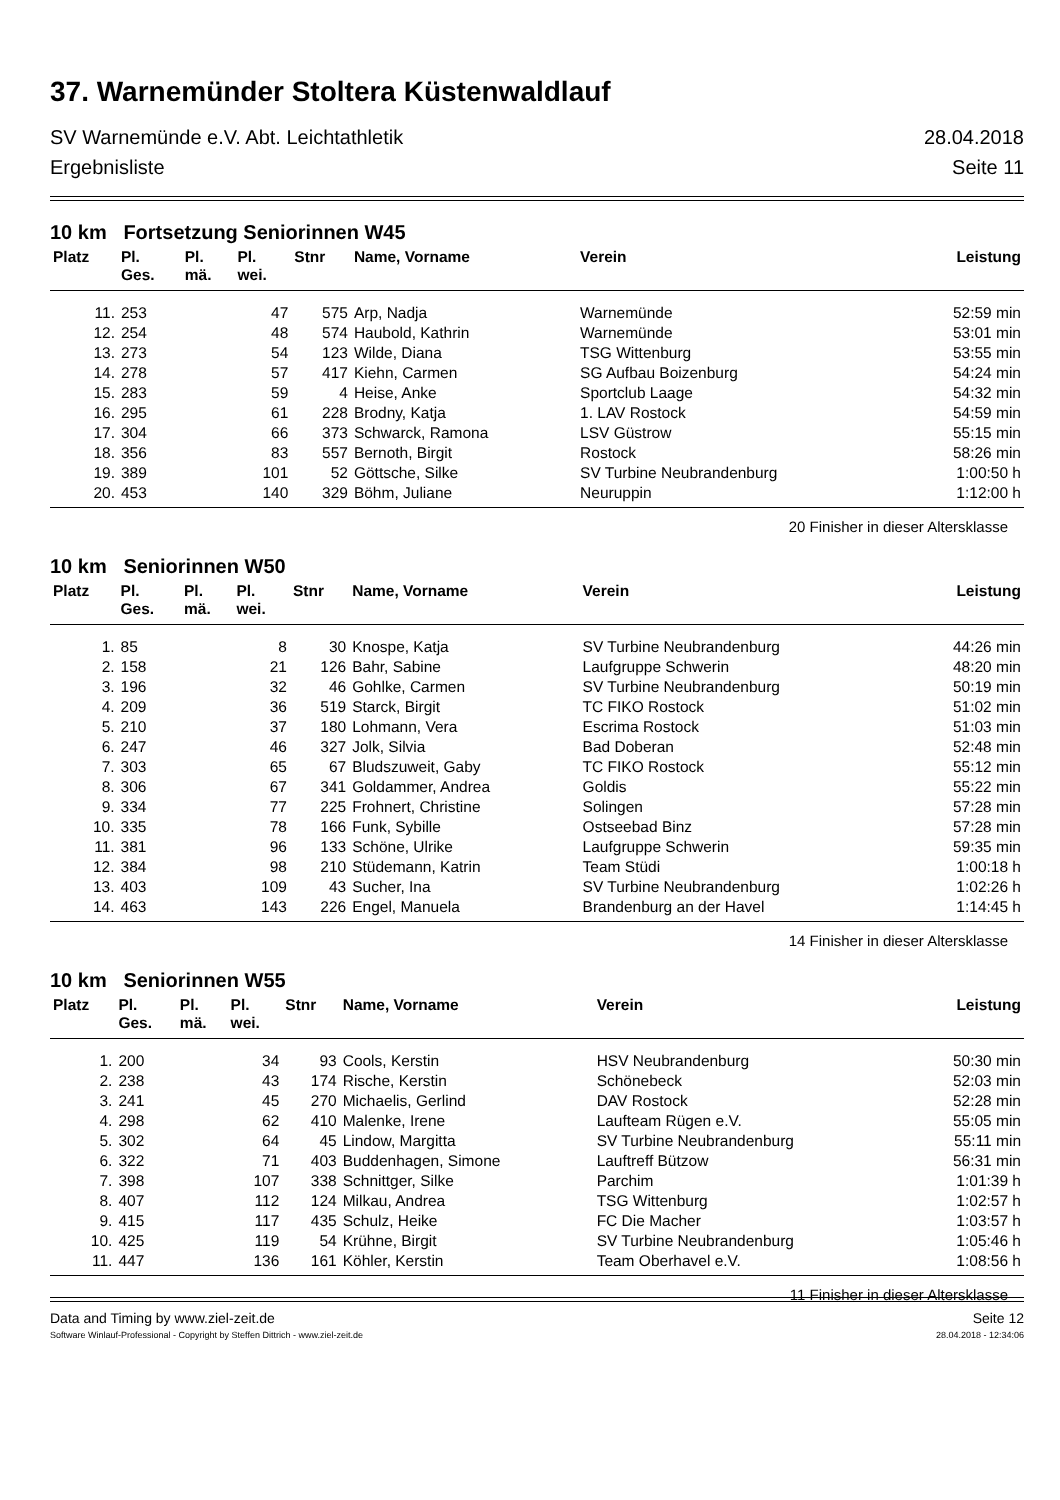37. Warnemünder Stoltera Küstenwaldlauf
SV Warnemünde e.V. Abt. Leichtathletik
Ergebnisliste 28.04.2018
Seite 11
10 km Fortsetzung Seniorinnen W45
| Platz | Pl. Ges. | Pl. mä. | Pl. wei. | Stnr | Name, Vorname | Verein | Leistung |
| --- | --- | --- | --- | --- | --- | --- | --- |
| 11. | 253 | | 47 | 575 | Arp, Nadja | Warnemünde | 52:59 min |
| 12. | 254 | | 48 | 574 | Haubold, Kathrin | Warnemünde | 53:01 min |
| 13. | 273 | | 54 | 123 | Wilde, Diana | TSG Wittenburg | 53:55 min |
| 14. | 278 | | 57 | 417 | Kiehn, Carmen | SG Aufbau Boizenburg | 54:24 min |
| 15. | 283 | | 59 | 4 | Heise, Anke | Sportclub Laage | 54:32 min |
| 16. | 295 | | 61 | 228 | Brodny, Katja | 1. LAV Rostock | 54:59 min |
| 17. | 304 | | 66 | 373 | Schwarck, Ramona | LSV Güstrow | 55:15 min |
| 18. | 356 | | 83 | 557 | Bernoth, Birgit | Rostock | 58:26 min |
| 19. | 389 | | 101 | 52 | Göttsche, Silke | SV Turbine Neubrandenburg | 1:00:50 h |
| 20. | 453 | | 140 | 329 | Böhm, Juliane | Neuruppin | 1:12:00 h |
20 Finisher in dieser Altersklasse
10 km Seniorinnen W50
| Platz | Pl. Ges. | Pl. mä. | Pl. wei. | Stnr | Name, Vorname | Verein | Leistung |
| --- | --- | --- | --- | --- | --- | --- | --- |
| 1. | 85 | | 8 | 30 | Knospe, Katja | SV Turbine Neubrandenburg | 44:26 min |
| 2. | 158 | | 21 | 126 | Bahr, Sabine | Laufgruppe Schwerin | 48:20 min |
| 3. | 196 | | 32 | 46 | Gohlke, Carmen | SV Turbine Neubrandenburg | 50:19 min |
| 4. | 209 | | 36 | 519 | Starck, Birgit | TC FIKO Rostock | 51:02 min |
| 5. | 210 | | 37 | 180 | Lohmann, Vera | Escrima Rostock | 51:03 min |
| 6. | 247 | | 46 | 327 | Jolk, Silvia | Bad Doberan | 52:48 min |
| 7. | 303 | | 65 | 67 | Bludszuweit, Gaby | TC FIKO Rostock | 55:12 min |
| 8. | 306 | | 67 | 341 | Goldammer, Andrea | Goldis | 55:22 min |
| 9. | 334 | | 77 | 225 | Frohnert, Christine | Solingen | 57:28 min |
| 10. | 335 | | 78 | 166 | Funk, Sybille | Ostseebad Binz | 57:28 min |
| 11. | 381 | | 96 | 133 | Schöne, Ulrike | Laufgruppe Schwerin | 59:35 min |
| 12. | 384 | | 98 | 210 | Stüdemann, Katrin | Team Stüdi | 1:00:18 h |
| 13. | 403 | | 109 | 43 | Sucher, Ina | SV Turbine Neubrandenburg | 1:02:26 h |
| 14. | 463 | | 143 | 226 | Engel, Manuela | Brandenburg an der Havel | 1:14:45 h |
14 Finisher in dieser Altersklasse
10 km Seniorinnen W55
| Platz | Pl. Ges. | Pl. mä. | Pl. wei. | Stnr | Name, Vorname | Verein | Leistung |
| --- | --- | --- | --- | --- | --- | --- | --- |
| 1. | 200 | | 34 | 93 | Cools, Kerstin | HSV Neubrandenburg | 50:30 min |
| 2. | 238 | | 43 | 174 | Rische, Kerstin | Schönebeck | 52:03 min |
| 3. | 241 | | 45 | 270 | Michaelis, Gerlind | DAV Rostock | 52:28 min |
| 4. | 298 | | 62 | 410 | Malenke, Irene | Laufteam Rügen e.V. | 55:05 min |
| 5. | 302 | | 64 | 45 | Lindow, Margitta | SV Turbine Neubrandenburg | 55:11 min |
| 6. | 322 | | 71 | 403 | Buddenhagen, Simone | Lauftreff Bützow | 56:31 min |
| 7. | 398 | | 107 | 338 | Schnittger, Silke | Parchim | 1:01:39 h |
| 8. | 407 | | 112 | 124 | Milkau, Andrea | TSG Wittenburg | 1:02:57 h |
| 9. | 415 | | 117 | 435 | Schulz, Heike | FC Die Macher | 1:03:57 h |
| 10. | 425 | | 119 | 54 | Krühne, Birgit | SV Turbine Neubrandenburg | 1:05:46 h |
| 11. | 447 | | 136 | 161 | Köhler, Kerstin | Team Oberhavel e.V. | 1:08:56 h |
11 Finisher in dieser Altersklasse
Data and Timing by www.ziel-zeit.de Seite 12
Software Winlauf-Professional - Copyright by Steffen Dittrich - www.ziel-zeit.de 28.04.2018 - 12:34:06